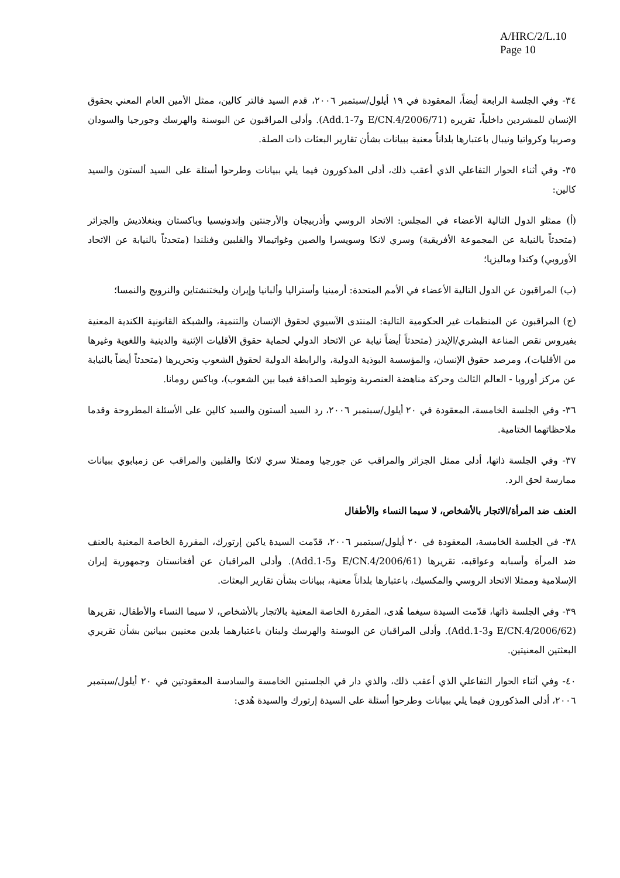A/HRC/2/L.10
Page 10
٣٤- وفي الجلسة الرابعة أيضاً، المعقودة في ١٩ أيلول/سبتمبر ٢٠٠٦، قدم السيد فالتر كالين، ممثل الأمين العام المعني بحقوق الإنسان للمشردين داخلياً، تقريره (E/CN.4/2006/71 وAdd.1-7). وأدلى المراقبون عن البوسنة والهرسك وجورجيا والسودان وصربيا وكرواتيا ونيبال باعتبارها بلداناً معنية ببيانات بشأن تقارير البعثات ذات الصلة.
٣٥- وفي أثناء الحوار التفاعلي الذي أعقب ذلك، أدلى المذكورون فيما يلي ببيانات وطرحوا أسئلة على السيد ألستون والسيد كالين:
(أ) ممثلو الدول التالية الأعضاء في المجلس: الاتحاد الروسي وأذربيجان والأرجنتين وإندونيسيا وباكستان وبنغلاديش والجزائر (متحدثاً بالنيابة عن المجموعة الأفريقية) وسري لانكا وسويسرا والصين وغواتيمالا والفلبين وفنلندا (متحدثاً بالنيابة عن الاتحاد الأوروبي) وكندا وماليزيا؛
(ب) المراقبون عن الدول التالية الأعضاء في الأمم المتحدة: أرمينيا وأستراليا وألبانيا وإيران وليختنشتاين والنرويج والنمسا؛
(ج) المراقبون عن المنظمات غير الحكومية التالية: المنتدى الآسيوي لحقوق الإنسان والتنمية، والشبكة القانونية الكندية المعنية بفيروس نقص المناعة البشري/الإيدز (متحدثاً أيضاً نيابة عن الاتحاد الدولي لحماية حقوق الأقليات الإثنية والدينية واللغوية وغيرها من الأقليات)، ومرصد حقوق الإنسان، والمؤسسة البوذية الدولية، والرابطة الدولية لحقوق الشعوب وتحريرها (متحدثاً أيضاً بالنيابة عن مركز أوروبا - العالم الثالث وحركة مناهضة العنصرية وتوطيد الصداقة فيما بين الشعوب)، وباكس رومانا.
٣٦- وفي الجلسة الخامسة، المعقودة في ٢٠ أيلول/سبتمبر ٢٠٠٦، رد السيد ألستون والسيد كالين على الأسئلة المطروحة وقدما ملاحظاتهما الختامية.
٣٧- وفي الجلسة ذاتها، أدلى ممثل الجزائر والمراقب عن جورجيا وممثلا سري لانكا والفلبين والمراقب عن زمبابوي ببيانات ممارسة لحق الرد.
العنف ضد المرأة/الاتجار بالأشخاص، لا سيما النساء والأطفال
٣٨- في الجلسة الخامسة، المعقودة في ٢٠ أيلول/سبتمبر ٢٠٠٦، قدّمت السيدة ياكين إرتورك، المقررة الخاصة المعنية بالعنف ضد المرأة وأسبابه وعواقبه، تقريرها (E/CN.4/2006/61 وAdd.1-5). وأدلى المراقبان عن أفغانستان وجمهورية إيران الإسلامية وممثلا الاتحاد الروسي والمكسيك، باعتبارها بلداناً معنية، ببيانات بشأن تقارير البعثات.
٣٩- وفي الجلسة ذاتها، قدّمت السيدة سيغما هُدى، المقررة الخاصة المعنية بالاتجار بالأشخاص، لا سيما النساء والأطفال، تقريرها (E/CN.4/2006/62 وAdd.1-3). وأدلى المراقبان عن البوسنة والهرسك ولبنان باعتبارهما بلدين معنيين ببيانين بشأن تقريري البعثتين المعنيتين.
٤٠- وفي أثناء الحوار التفاعلي الذي أعقب ذلك، والذي دار في الجلستين الخامسة والسادسة المعقودتين في ٢٠ أيلول/سبتمبر ٢٠٠٦، أدلى المذكورون فيما يلي ببيانات وطرحوا أسئلة على السيدة إرتورك والسيدة هُدى: